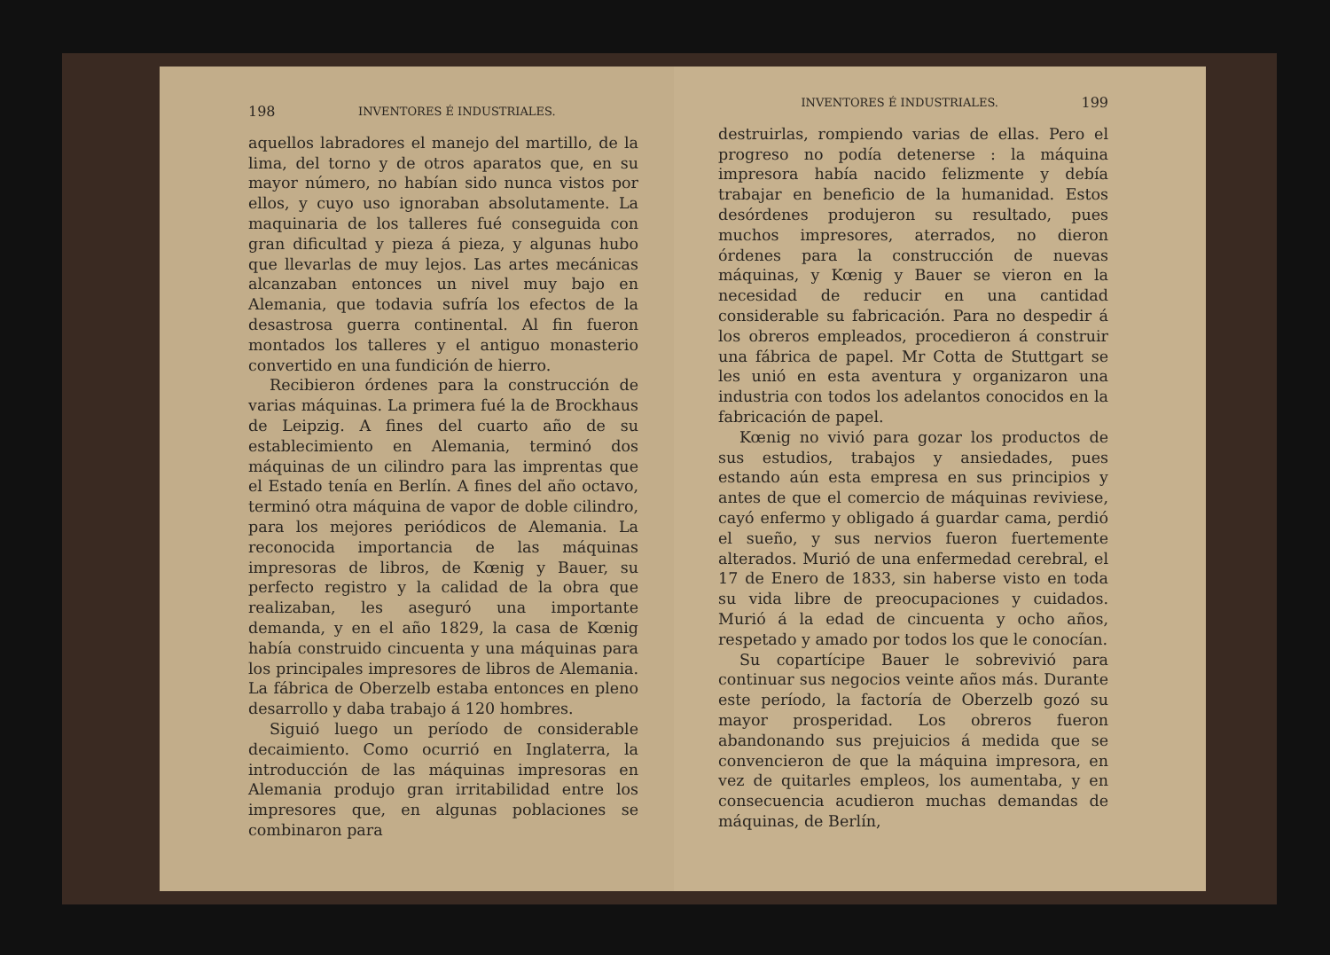198 INVENTORES É INDUSTRIALES.
aquellos labradores el manejo del martillo, de la lima, del torno y de otros aparatos que, en su mayor número, no habían sido nunca vistos por ellos, y cuyo uso ignoraban absolutamente. La maquinaria de los talleres fué conseguida con gran dificultad y pieza á pieza, y algunas hubo que llevarlas de muy lejos. Las artes mecánicas alcanzaban entonces un nivel muy bajo en Alemania, que todavia sufría los efectos de la desastrosa guerra continental. Al fin fueron montados los talleres y el antiguo monasterio convertido en una fundición de hierro.
Recibieron órdenes para la construcción de varias máquinas. La primera fué la de Brockhaus de Leipzig. A fines del cuarto año de su establecimiento en Alemania, terminó dos máquinas de un cilindro para las imprentas que el Estado tenía en Berlín. A fines del año octavo, terminó otra máquina de vapor de doble cilindro, para los mejores periódicos de Alemania. La reconocida importancia de las máquinas impresoras de libros, de Kœnig y Bauer, su perfecto registro y la calidad de la obra que realizaban, les aseguró una importante demanda, y en el año 1829, la casa de Kœnig había construido cincuenta y una máquinas para los principales impresores de libros de Alemania. La fábrica de Oberzelb estaba entonces en pleno desarrollo y daba trabajo á 120 hombres.
Siguió luego un período de considerable decaimiento. Como ocurrió en Inglaterra, la introducción de las máquinas impresoras en Alemania produjo gran irritabilidad entre los impresores que, en algunas poblaciones se combinaron para
INVENTORES É INDUSTRIALES. 199
destruirlas, rompiendo varias de ellas. Pero el progreso no podía detenerse : la máquina impresora había nacido felizmente y debía trabajar en beneficio de la humanidad. Estos desórdenes produjeron su resultado, pues muchos impresores, aterrados, no dieron órdenes para la construcción de nuevas máquinas, y Kœnig y Bauer se vieron en la necesidad de reducir en una cantidad considerable su fabricación. Para no despedir á los obreros empleados, procedieron á construir una fábrica de papel. Mr Cotta de Stuttgart se les unió en esta aventura y organizaron una industria con todos los adelantos conocidos en la fabricación de papel.
Kœnig no vivió para gozar los productos de sus estudios, trabajos y ansiedades, pues estando aún esta empresa en sus principios y antes de que el comercio de máquinas reviviese, cayó enfermo y obligado á guardar cama, perdió el sueño, y sus nervios fueron fuertemente alterados. Murió de una enfermedad cerebral, el 17 de Enero de 1833, sin haberse visto en toda su vida libre de preocupaciones y cuidados. Murió á la edad de cincuenta y ocho años, respetado y amado por todos los que le conocían.
Su copartícipe Bauer le sobrevivió para continuar sus negocios veinte años más. Durante este período, la factoría de Oberzelb gozó su mayor prosperidad. Los obreros fueron abandonando sus prejuicios á medida que se convencieron de que la máquina impresora, en vez de quitarles empleos, los aumentaba, y en consecuencia acudieron muchas demandas de máquinas, de Berlín,